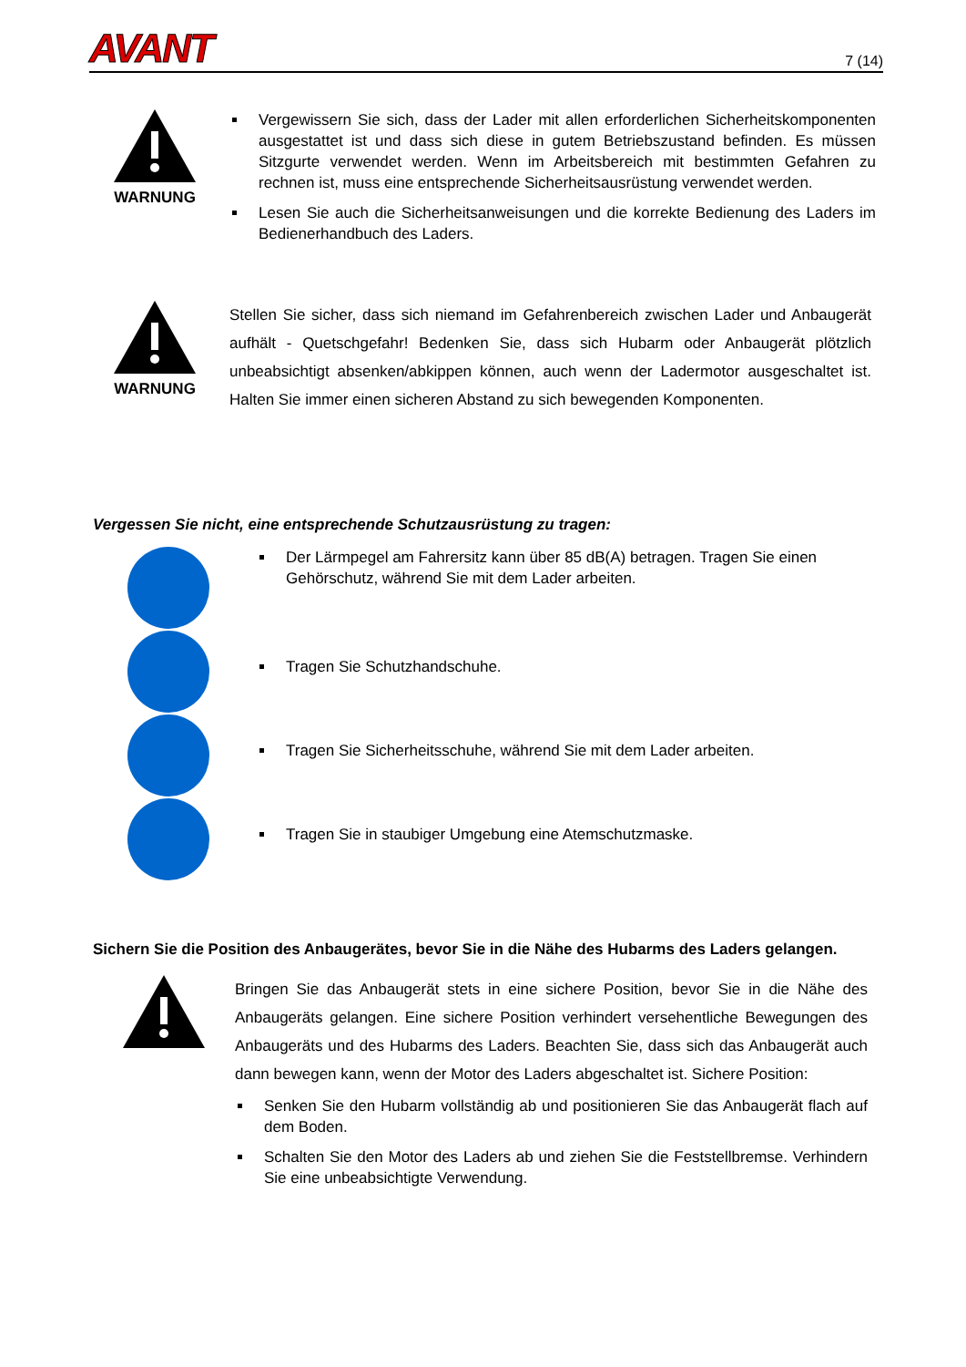AVANT 7 (14)
WARNUNG
Vergewissern Sie sich, dass der Lader mit allen erforderlichen Sicherheitskomponenten ausgestattet ist und dass sich diese in gutem Betriebszustand befinden. Es müssen Sitzgurte verwendet werden. Wenn im Arbeitsbereich mit bestimmten Gefahren zu rechnen ist, muss eine entsprechende Sicherheitsausrüstung verwendet werden.
Lesen Sie auch die Sicherheitsanweisungen und die korrekte Bedienung des Laders im Bedienerhandbuch des Laders.
WARNUNG
Stellen Sie sicher, dass sich niemand im Gefahrenbereich zwischen Lader und Anbaugerät aufhält - Quetschgefahr! Bedenken Sie, dass sich Hubarm oder Anbaugerät plötzlich unbeabsichtigt absenken/abkippen können, auch wenn der Ladermotor ausgeschaltet ist. Halten Sie immer einen sicheren Abstand zu sich bewegenden Komponenten.
Vergessen Sie nicht, eine entsprechende Schutzausrüstung zu tragen:
Der Lärmpegel am Fahrersitz kann über 85 dB(A) betragen. Tragen Sie einen Gehörschutz, während Sie mit dem Lader arbeiten.
Tragen Sie Schutzhandschuhe.
Tragen Sie Sicherheitsschuhe, während Sie mit dem Lader arbeiten.
Tragen Sie in staubiger Umgebung eine Atemschutzmaske.
Sichern Sie die Position des Anbaugerätes, bevor Sie in die Nähe des Hubarms des Laders gelangen.
Bringen Sie das Anbaugerät stets in eine sichere Position, bevor Sie in die Nähe des Anbaugeräts gelangen. Eine sichere Position verhindert versehentliche Bewegungen des Anbaugeräts und des Hubarms des Laders. Beachten Sie, dass sich das Anbaugerät auch dann bewegen kann, wenn der Motor des Laders abgeschaltet ist. Sichere Position:
Senken Sie den Hubarm vollständig ab und positionieren Sie das Anbaugerät flach auf dem Boden.
Schalten Sie den Motor des Laders ab und ziehen Sie die Feststellbremse. Verhindern Sie eine unbeabsichtigte Verwendung.